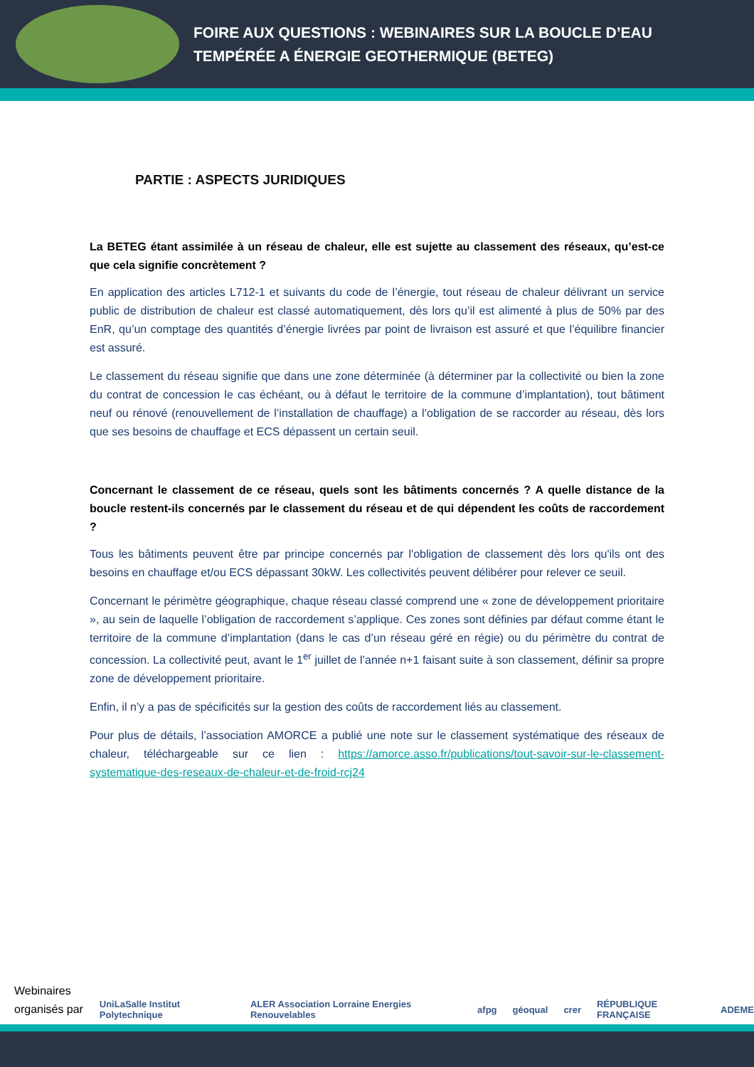FOIRE AUX QUESTIONS : WEBINAIRES SUR LA BOUCLE D’EAU
TEMPÉRÉE A ÉNERGIE GEOTHERMIQUE (BETEG)
PARTIE : ASPECTS JURIDIQUES
La BETEG étant assimilée à un réseau de chaleur, elle est sujette au classement des réseaux, qu’est-ce que cela signifie concrètement ?
En application des articles L712-1 et suivants du code de l’énergie, tout réseau de chaleur délivrant un service public de distribution de chaleur est classé automatiquement, dès lors qu’il est alimenté à plus de 50% par des EnR, qu’un comptage des quantités d’énergie livrées par point de livraison est assuré et que l’équilibre financier est assuré.
Le classement du réseau signifie que dans une zone déterminée (à déterminer par la collectivité ou bien la zone du contrat de concession le cas échéant, ou à défaut le territoire de la commune d’implantation), tout bâtiment neuf ou rénové (renouvellement de l’installation de chauffage) a l’obligation de se raccorder au réseau, dès lors que ses besoins de chauffage et ECS dépassent un certain seuil.
Concernant le classement de ce réseau, quels sont les bâtiments concernés ? A quelle distance de la boucle restent-ils concernés par le classement du réseau et de qui dépendent les coûts de raccordement ?
Tous les bâtiments peuvent être par principe concernés par l'obligation de classement dès lors qu'ils ont des besoins en chauffage et/ou ECS dépassant 30kW. Les collectivités peuvent délibérer pour relever ce seuil.
Concernant le périmètre géographique, chaque réseau classé comprend une « zone de développement prioritaire », au sein de laquelle l’obligation de raccordement s’applique. Ces zones sont définies par défaut comme étant le territoire de la commune d’implantation (dans le cas d’un réseau géré en régie) ou du périmètre du contrat de concession. La collectivité peut, avant le 1<sup>er</sup> juillet de l’année n+1 faisant suite à son classement, définir sa propre zone de développement prioritaire.
Enfin, il n’y a pas de spécificités sur la gestion des coûts de raccordement liés au classement.
Pour plus de détails, l’association AMORCE a publié une note sur le classement systématique des réseaux de chaleur, téléchargeable sur ce lien : https://amorce.asso.fr/publications/tout-savoir-sur-le-classement-systematique-des-reseaux-de-chaleur-et-de-froid-rcj24
Webinaires
organisés par :
UniLaSalle Institut Polytechnique ALER Association Lorraine Energies Renouvelables afpg géoqual crer RÉPUBLIQUE FRANÇAISE ADEME